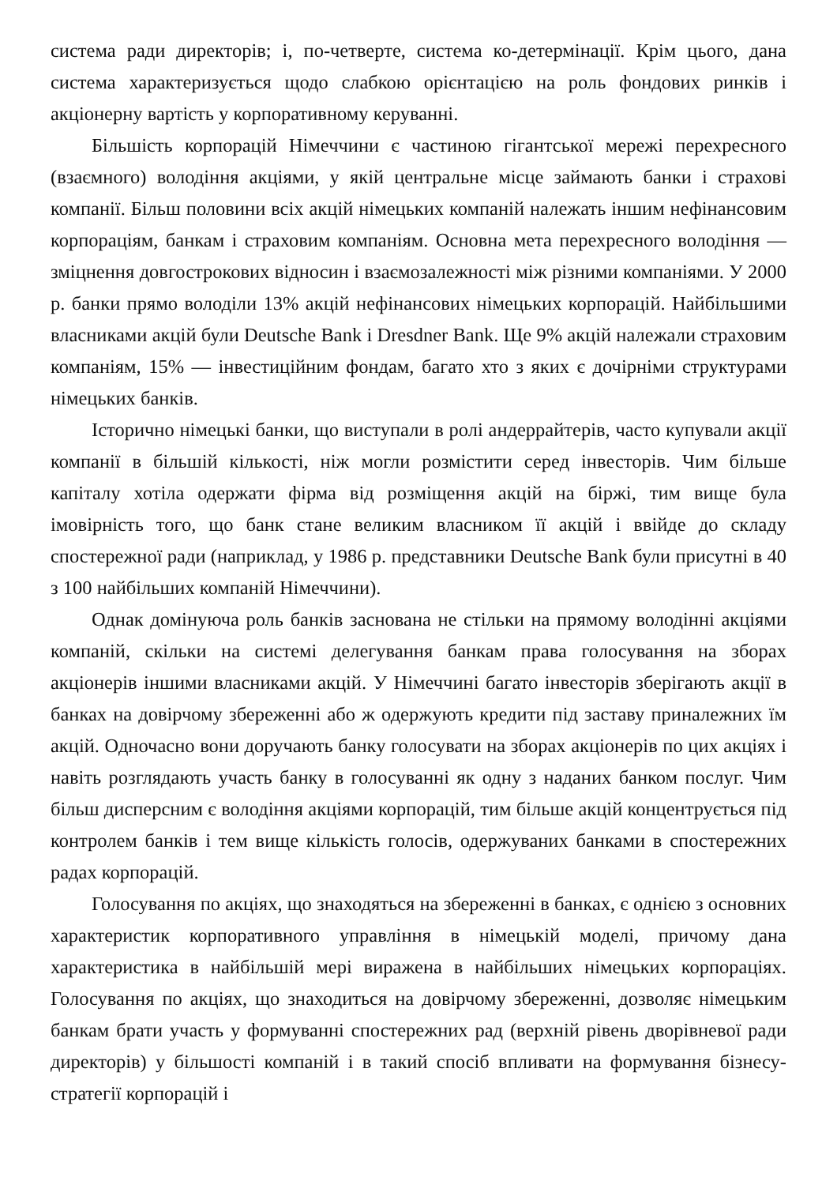система ради директорів; і, по-четверте, система ко-детермінації. Крім цього, дана система характеризується щодо слабкою орієнтацією на роль фондових ринків і акціонерну вартість у корпоративному керуванні.
Більшість корпорацій Німеччини є частиною гігантської мережі перехресного (взаємного) володіння акціями, у якій центральне місце займають банки і страхові компанії. Більш половини всіх акцій німецьких компаній належать іншим нефінансовим корпораціям, банкам і страховим компаніям. Основна мета перехресного володіння — зміцнення довгострокових відносин і взаємозалежності між різними компаніями. У 2000 р. банки прямо володіли 13% акцій нефінансових німецьких корпорацій. Найбільшими власниками акцій були Deutsche Bank і Dresdner Bank. Ще 9% акцій належали страховим компаніям, 15% — інвестиційним фондам, багато хто з яких є дочірніми структурами німецьких банків.
Історично німецькі банки, що виступали в ролі андеррайтерів, часто купували акції компанії в більшій кількості, ніж могли розмістити серед інвесторів. Чим більше капіталу хотіла одержати фірма від розміщення акцій на біржі, тим вище була імовірність того, що банк стане великим власником її акцій і ввійде до складу спостережної ради (наприклад, у 1986 р. представники Deutsche Bank були присутні в 40 з 100 найбільших компаній Німеччини).
Однак домінуюча роль банків заснована не стільки на прямому володінні акціями компаній, скільки на системі делегування банкам права голосування на зборах акціонерів іншими власниками акцій. У Німеччині багато інвесторів зберігають акції в банках на довірчому збереженні або ж одержують кредити під заставу приналежних їм акцій. Одночасно вони доручають банку голосувати на зборах акціонерів по цих акціях і навіть розглядають участь банку в голосуванні як одну з наданих банком послуг. Чим більш дисперсним є володіння акціями корпорацій, тим більше акцій концентрується під контролем банків і тем вище кількість голосів, одержуваних банками в спостережних радах корпорацій.
Голосування по акціях, що знаходяться на збереженні в банках, є однією з основних характеристик корпоративного управління в німецькій моделі, причому дана характеристика в найбільшій мері виражена в найбільших німецьких корпораціях. Голосування по акціях, що знаходиться на довірчому збереженні, дозволяє німецьким банкам брати участь у формуванні спостережних рад (верхній рівень дворівневої ради директорів) у більшості компаній і в такий спосіб впливати на формування бізнесу-стратегії корпорацій і